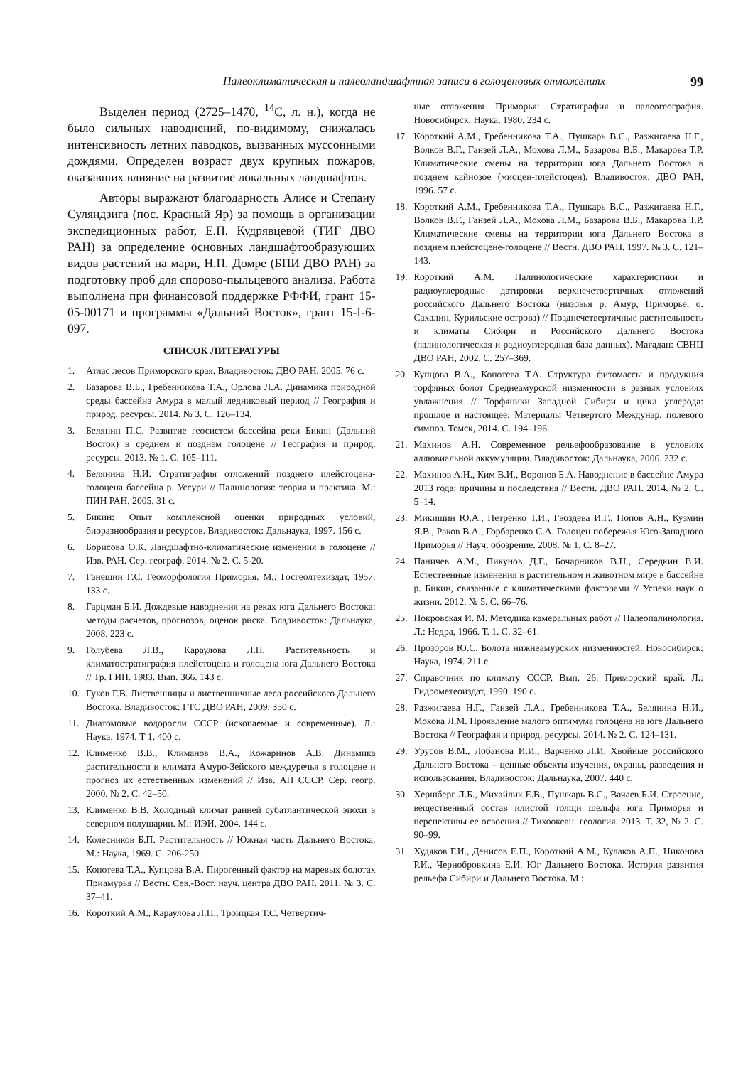Палеоклиматическая и палеоландшафтная записи в голоценовых отложениях 99
Выделен период (2725–1470, <sup>14</sup>C, л. н.), когда не было сильных наводнений, по-видимому, снижалась интенсивность летних паводков, вызванных муссонными дождями. Определен возраст двух крупных пожаров, оказавших влияние на развитие локальных ландшафтов.
Авторы выражают благодарность Алисе и Степану Суляндзига (пос. Красный Яр) за помощь в организации экспедиционных работ, Е.П. Кудрявцевой (ТИГ ДВО РАН) за определение основных ландшафтообразующих видов растений на мари, Н.П. Домре (БПИ ДВО РАН) за подготовку проб для спорово-пыльцевого анализа. Работа выполнена при финансовой поддержке РФФИ, грант 15-05-00171 и программы «Дальний Восток», грант 15-I-6-097.
СПИСОК ЛИТЕРАТУРЫ
1. Атлас лесов Приморского края. Владивосток: ДВО РАН, 2005. 76 с.
2. Базарова В.Б., Гребенникова Т.А., Орлова Л.А. Динамика природной среды бассейна Амура в малый ледниковый период // География и природ. ресурсы. 2014. № 3. С. 126–134.
3. Белянин П.С. Развитие геосистем бассейна реки Бикин (Дальний Восток) в среднем и позднем голоцене // География и природ. ресурсы. 2013. № 1. С. 105–111.
4. Белянина Н.И. Стратиграфия отложений позднего плейстоцена-голоцена бассейна р. Уссури // Палинология: теория и практика. М.: ПИН РАН, 2005. 31 с.
5. Бикин: Опыт комплексной оценки природных условий, биоразнообразия и ресурсов. Владивосток: Дальнаука, 1997. 156 с.
6. Борисова О.К. Ландшафтно-климатические изменения в голоцене // Изв. РАН. Сер. географ. 2014. № 2. С. 5-20.
7. Ганешин Г.С. Геоморфология Приморья. М.: Госгеолтехиздат, 1957. 133 с.
8. Гарцман Б.И. Дождевые наводнения на реках юга Дальнего Востока: методы расчетов, прогнозов, оценок риска. Владивосток: Дальнаука, 2008. 223 с.
9. Голубева Л.В., Караулова Л.П. Растительность и климатостратиграфия плейстоцена и голоцена юга Дальнего Востока // Тр. ГИН. 1983. Вып. 366. 143 с.
10. Гуков Г.В. Лиственницы и лиственничные леса российского Дальнего Востока. Владивосток: ГТС ДВО РАН, 2009. 350 с.
11. Диатомовые водоросли СССР (ископаемые и современные). Л.: Наука, 1974. Т 1. 400 с.
12. Клименко В.В., Климанов В.А., Кожаринов А.В. Динамика растительности и климата Амуро-Зейского междуречья в голоцене и прогноз их естественных изменений // Изв. АН СССР. Сер. геогр. 2000. № 2. С. 42–50.
13. Клименко В.В. Холодный климат ранней субатлантической эпохи в северном полушарии. М.: ИЭИ, 2004. 144 с.
14. Колесников Б.П. Растительность // Южная часть Дальнего Востока. М.: Наука, 1969. С. 206-250.
15. Копотева Т.А., Купцова В.А. Пирогенный фактор на маревых болотах Приамурья // Вестн. Сев.-Вост. науч. центра ДВО РАН. 2011. № 3. С. 37–41.
16. Короткий А.М., Караулова Л.П., Троицкая Т.С. Четвертич-
ные отложения Приморья: Стратиграфия и палеогеография. Новосибирск: Наука, 1980. 234 с.
17. Короткий А.М., Гребенникова Т.А., Пушкарь В.С., Разжигаева Н.Г., Волков В.Г., Ганзей Л.А., Мохова Л.М., Базарова В.Б., Макарова Т.Р. Климатические смены на территории юга Дальнего Востока в позднем кайнозое (миоцен-плейстоцен). Владивосток: ДВО РАН, 1996. 57 с.
18. Короткий А.М., Гребенникова Т.А., Пушкарь В.С., Разжигаева Н.Г., Волков В.Г., Ганзей Л.А., Мохова Л.М., Базарова В.Б., Макарова Т.Р. Климатические смены на территории юга Дальнего Востока в позднем плейстоцене-голоцене // Вестн. ДВО РАН. 1997. № 3. С. 121–143.
19. Короткий А.М. Палинологические характеристики и радиоуглеродные датировки верхнечетвертичных отложений российского Дальнего Востока (низовья р. Амур, Приморье, о. Сахалин, Курильские острова) // Позднечетвертичные растительность и климаты Сибири и Российского Дальнего Востока (палинологическая и радиоуглеродная база данных). Магадан: СВНЦ ДВО РАН, 2002. С. 257–369.
20. Купцова В.А., Копотева Т.А. Структура фитомассы и продукция торфяных болот Среднеамурской низменности в разных условиях увлажнения // Торфяники Западной Сибири и цикл углерода: прошлое и настоящее: Материалы Четвертого Междунар. полевого симпоз. Томск, 2014. С. 194–196.
21. Махинов А.Н. Современное рельефообразование в условиях аллювиальной аккумуляции. Владивосток: Дальнаука, 2006. 232 с.
22. Махинов А.Н., Ким В.И., Воронов Б.А. Наводнение в бассейне Амура 2013 года: причины и последствия // Вестн. ДВО РАН. 2014. № 2. С. 5–14.
23. Микишин Ю.А., Петренко Т.И., Гвоздева И.Г., Попов А.Н., Кузмин Я.В., Раков В.А., Горбаренко С.А. Голоцен побережья Юго-Западного Приморья // Науч. обозрение. 2008. № 1. С. 8–27.
24. Паничев А.М., Пикунов Д.Г., Бочарников В.Н., Середкин В.И. Естественные изменения в растительном и животном мире в бассейне р. Бикин, связанные с климатическими факторами // Успехи наук о жизни. 2012. № 5. С. 66–76.
25. Покровская И. М. Методика камеральных работ // Палеопалинология. Л.: Недра, 1966. Т. 1. С. 32–61.
26. Прозоров Ю.С. Болота нижнеамурских низменностей. Новосибирск: Наука, 1974. 211 с.
27. Справочник по климату СССР. Вып. 26. Приморский край. Л.: Гидрометеоиздат, 1990. 190 с.
28. Разжигаева Н.Г., Ганзей Л.А., Гребенникова Т.А., Белянина Н.И., Мохова Л.М. Проявление малого оптимума голоцена на юге Дальнего Востока // География и природ. ресурсы. 2014. № 2. С. 124–131.
29. Урусов В.М., Лобанова И.И., Варченко Л.И. Хвойные российского Дальнего Востока – ценные объекты изучения, охраны, разведения и использования. Владивосток: Дальнаука, 2007. 440 с.
30. Хершберг Л.Б., Михайлик Е.В., Пушкарь В.С., Вачаев Б.И. Строение, вещественный состав илистой толщи шельфа юга Приморья и перспективы ее освоения // Тихоокеан. геология. 2013. Т. 32, № 2. С. 90–99.
31. Худяков Г.И., Денисов Е.П., Короткий А.М., Кулаков А.П., Никонова Р.И., Чернобровкина Е.И. Юг Дальнего Востока. История развития рельефа Сибири и Дальнего Востока. М.: